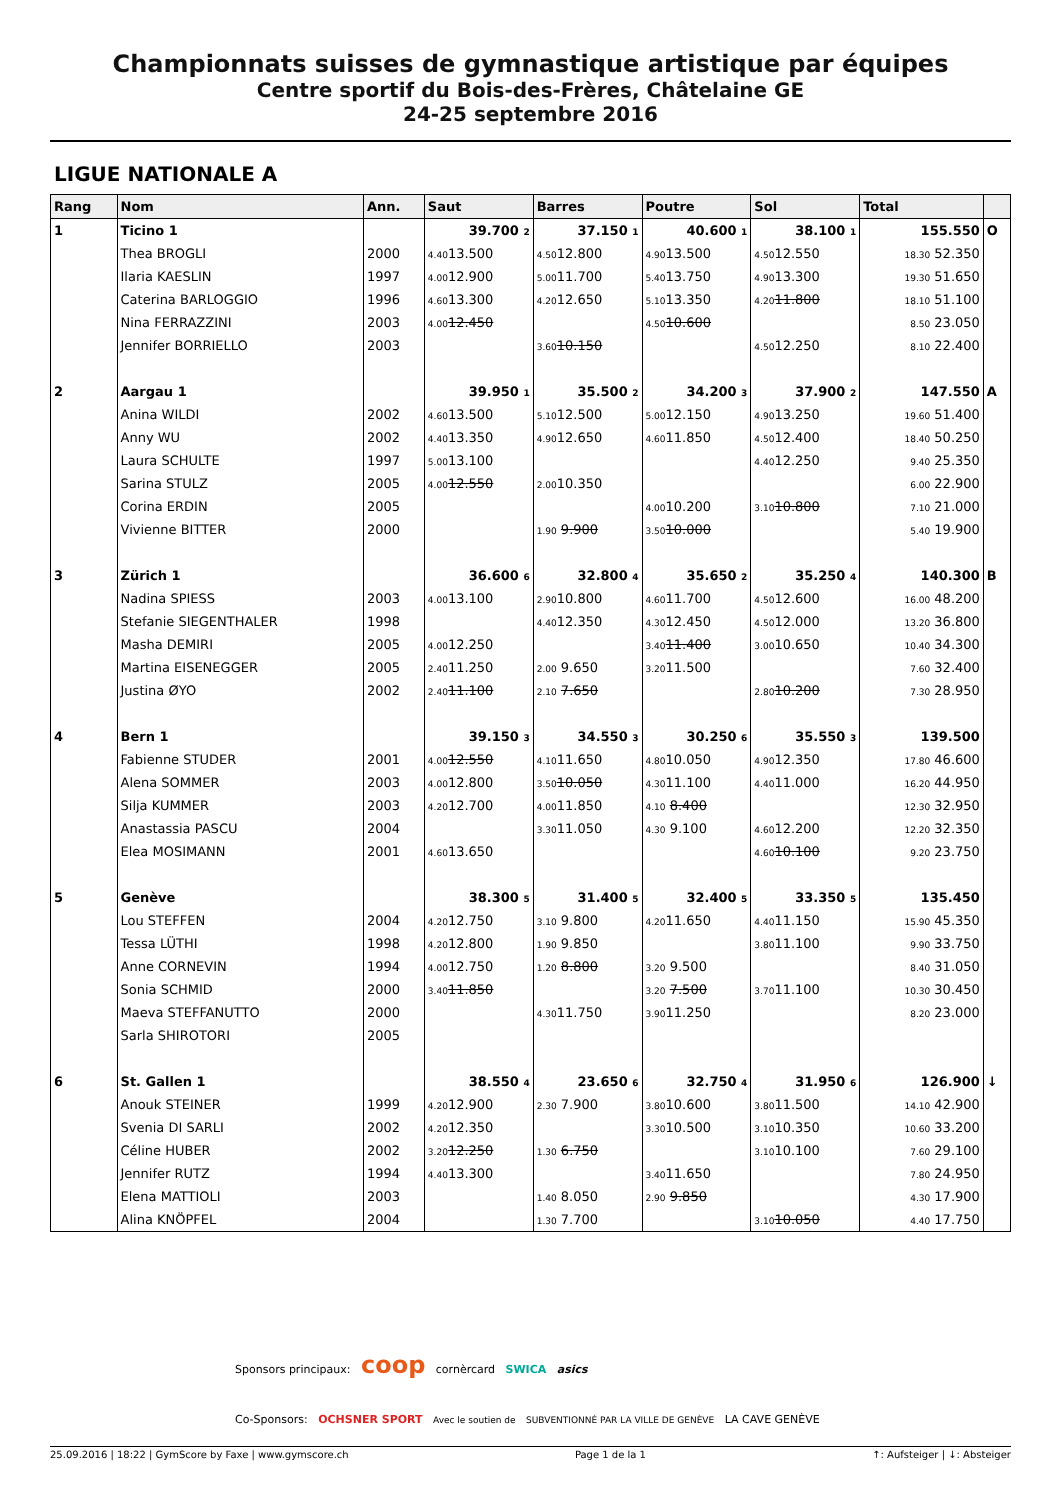Championnats suisses de gymnastique artistique par équipes
Centre sportif du Bois-des-Frères, Châtelaine GE
24-25 septembre 2016
LIGUE NATIONALE A
| Rang | Nom | Ann. | Saut | Barres | Poutre | Sol | Total | |
| --- | --- | --- | --- | --- | --- | --- | --- | --- |
| 1 | Ticino 1 | | 39.700 2 | 37.150 1 | 40.600 1 | 38.100 1 | 155.550 | O |
| | Thea BROGLI | 2000 | 4.40 13.500 | 4.50 12.800 | 4.90 13.500 | 4.50 12.550 | 18.30 52.350 | |
| | Ilaria KAESLIN | 1997 | 4.00 12.900 | 5.00 11.700 | 5.40 13.750 | 4.90 13.300 | 19.30 51.650 | |
| | Caterina BARLOGGIO | 1996 | 4.60 13.300 | 4.20 12.650 | 5.10 13.350 | 4.20 11.800 | 18.10 51.100 | |
| | Nina FERRAZZINI | 2003 | 4.00 12.450 | | 4.50 10.600 | | 8.50 23.050 | |
| | Jennifer BORRIELLO | 2003 | | 3.60 10.150 | | 4.50 12.250 | 8.10 22.400 | |
| 2 | Aargau 1 | | 39.950 1 | 35.500 2 | 34.200 3 | 37.900 2 | 147.550 | A |
| | Anina WILDI | 2002 | 4.60 13.500 | 5.10 12.500 | 5.00 12.150 | 4.90 13.250 | 19.60 51.400 | |
| | Anny WU | 2002 | 4.40 13.350 | 4.90 12.650 | 4.60 11.850 | 4.50 12.400 | 18.40 50.250 | |
| | Laura SCHULTE | 1997 | 5.00 13.100 | | | 4.40 12.250 | 9.40 25.350 | |
| | Sarina STULZ | 2005 | 4.00 12.550 | 2.00 10.350 | | | 6.00 22.900 | |
| | Corina ERDIN | 2005 | | | 4.00 10.200 | 3.10 10.800 | 7.10 21.000 | |
| | Vivienne BITTER | 2000 | | 1.90 9.900 | 3.50 10.000 | | 5.40 19.900 | |
| 3 | Zürich 1 | | 36.600 6 | 32.800 4 | 35.650 2 | 35.250 4 | 140.300 | B |
| | Nadina SPIESS | 2003 | 4.00 13.100 | 2.90 10.800 | 4.60 11.700 | 4.50 12.600 | 16.00 48.200 | |
| | Stefanie SIEGENTHALER | 1998 | | 4.40 12.350 | 4.30 12.450 | 4.50 12.000 | 13.20 36.800 | |
| | Masha DEMIRI | 2005 | 4.00 12.250 | | 3.40 11.400 | 3.00 10.650 | 10.40 34.300 | |
| | Martina EISENEGGER | 2005 | 2.40 11.250 | 2.00 9.650 | 3.20 11.500 | | 7.60 32.400 | |
| | Justina ØYO | 2002 | 2.40 11.100 | 2.10 7.650 | | 2.80 10.200 | 7.30 28.950 | |
| 4 | Bern 1 | | 39.150 3 | 34.550 3 | 30.250 6 | 35.550 3 | 139.500 | |
| | Fabienne STUDER | 2001 | 4.00 12.550 | 4.10 11.650 | 4.80 10.050 | 4.90 12.350 | 17.80 46.600 | |
| | Alena SOMMER | 2003 | 4.00 12.800 | 3.50 10.050 | 4.30 11.100 | 4.40 11.000 | 16.20 44.950 | |
| | Silja KUMMER | 2003 | 4.20 12.700 | 4.00 11.850 | 4.10 8.400 | | 12.30 32.950 | |
| | Anastassia PASCU | 2004 | | 3.30 11.050 | 4.30 9.100 | 4.60 12.200 | 12.20 32.350 | |
| | Elea MOSIMANN | 2001 | 4.60 13.650 | | | 4.60 10.100 | 9.20 23.750 | |
| 5 | Genève | | 38.300 5 | 31.400 5 | 32.400 5 | 33.350 5 | 135.450 | |
| | Lou STEFFEN | 2004 | 4.20 12.750 | 3.10 9.800 | 4.20 11.650 | 4.40 11.150 | 15.90 45.350 | |
| | Tessa LÜTHI | 1998 | 4.20 12.800 | 1.90 9.850 | | 3.80 11.100 | 9.90 33.750 | |
| | Anne CORNEVIN | 1994 | 4.00 12.750 | 1.20 8.800 | 3.20 9.500 | | 8.40 31.050 | |
| | Sonia SCHMID | 2000 | 3.40 11.850 | | 3.20 7.500 | 3.70 11.100 | 10.30 30.450 | |
| | Maeva STEFFANUTTO | 2000 | | 4.30 11.750 | 3.90 11.250 | | 8.20 23.000 | |
| | Sarla SHIROTORI | 2005 | | | | | | |
| 6 | St. Gallen 1 | | 38.550 4 | 23.650 6 | 32.750 4 | 31.950 6 | 126.900 | ↓ |
| | Anouk STEINER | 1999 | 4.20 12.900 | 2.30 7.900 | 3.80 10.600 | 3.80 11.500 | 14.10 42.900 | |
| | Svenia DI SARLI | 2002 | 4.20 12.350 | | 3.30 10.500 | 3.10 10.350 | 10.60 33.200 | |
| | Céline HUBER | 2002 | 3.20 12.250 | 1.30 6.750 | | 3.10 10.100 | 7.60 29.100 | |
| | Jennifer RUTZ | 1994 | 4.40 13.300 | | 3.40 11.650 | | 7.80 24.950 | |
| | Elena MATTIOLI | 2003 | | 1.40 8.050 | 2.90 9.850 | | 4.30 17.900 | |
| | Alina KNÖPFEL | 2004 | | 1.30 7.700 | | 3.10 10.050 | 4.40 17.750 | |
Sponsors principaux: coop cornèrcard SWICA asics
Co-Sponsors: OCHSNER SPORT Avec le soutien de SUBVENTIONNÉ PAR LA VILLE DE GENÈVE LA CAVE GENÈVE
25.09.2016 | 18:22 | GymScore by Faxe | www.gymscore.ch Page 1 de la 1 ↑: Aufsteiger | ↓: Absteiger